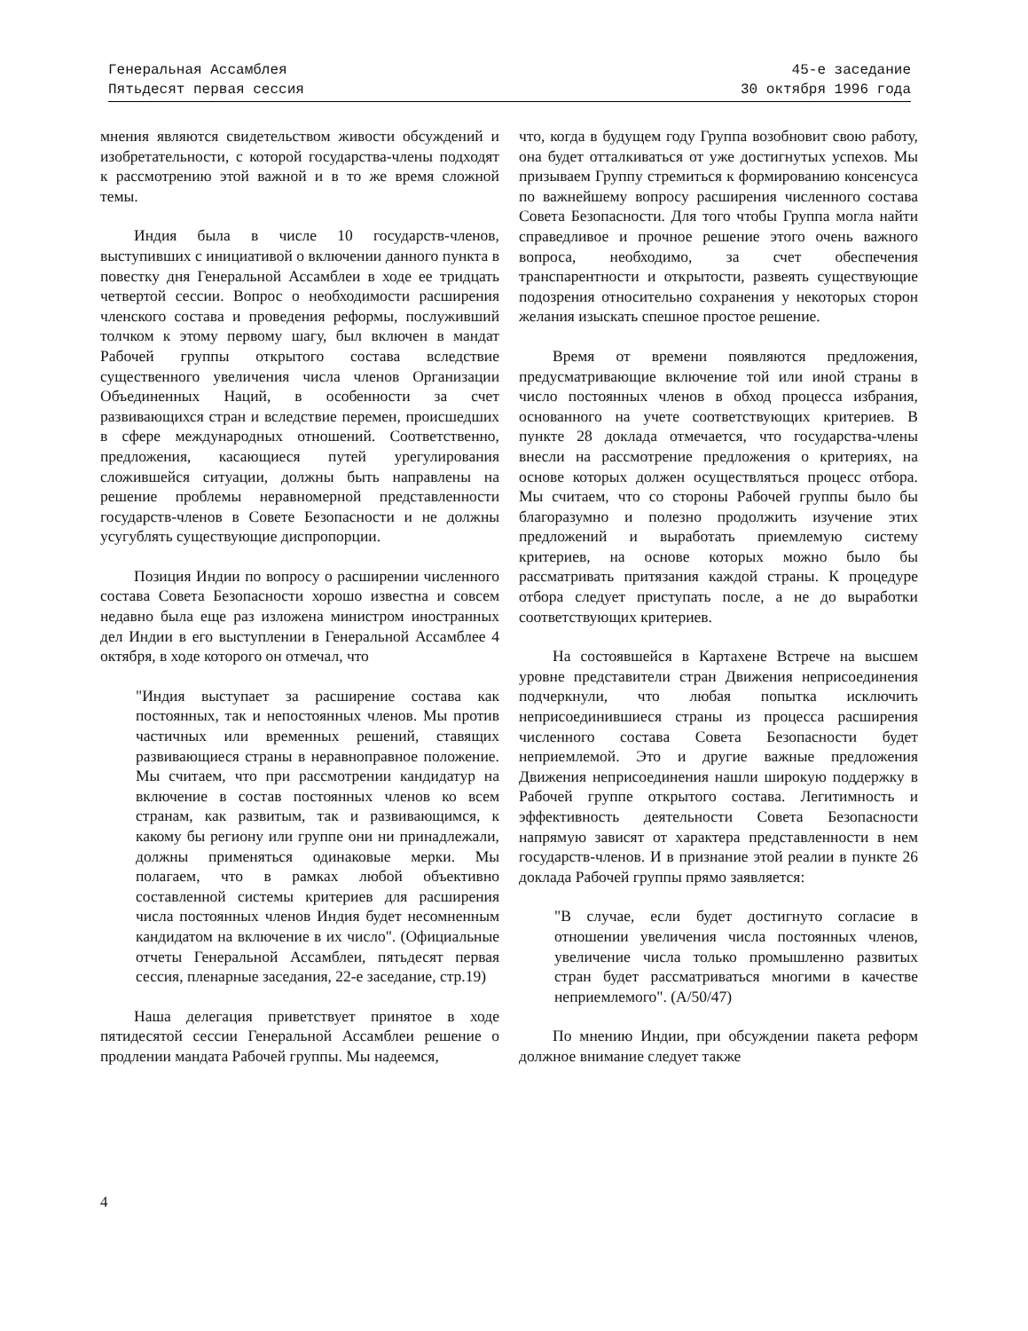Генеральная Ассамблея
Пятьдесят первая сессия
45-е заседание
30 октября 1996 года
мнения являются свидетельством живости обсуждений и изобретательности, с которой государства-члены подходят к рассмотрению этой важной и в то же время сложной темы.
Индия была в числе 10 государств-членов, выступивших с инициативой о включении данного пункта в повестку дня Генеральной Ассамблеи в ходе ее тридцать четвертой сессии. Вопрос о необходимости расширения членского состава и проведения реформы, послуживший толчком к этому первому шагу, был включен в мандат Рабочей группы открытого состава вследствие существенного увеличения числа членов Организации Объединенных Наций, в особенности за счет развивающихся стран и вследствие перемен, происшедших в сфере международных отношений. Соответственно, предложения, касающиеся путей урегулирования сложившейся ситуации, должны быть направлены на решение проблемы неравномерной представленности государств-членов в Совете Безопасности и не должны усугублять существующие диспропорции.
Позиция Индии по вопросу о расширении численного состава Совета Безопасности хорошо известна и совсем недавно была еще раз изложена министром иностранных дел Индии в его выступлении в Генеральной Ассамблее 4 октября, в ходе которого он отмечал, что
"Индия выступает за расширение состава как постоянных, так и непостоянных членов. Мы против частичных или временных решений, ставящих развивающиеся страны в неравноправное положение. Мы считаем, что при рассмотрении кандидатур на включение в состав постоянных членов ко всем странам, как развитым, так и развивающимся, к какому бы региону или группе они ни принадлежали, должны применяться одинаковые мерки. Мы полагаем, что в рамках любой объективно составленной системы критериев для расширения числа постоянных членов Индия будет несомненным кандидатом на включение в их число". (Официальные отчеты Генеральной Ассамблеи, пятьдесят первая сессия, пленарные заседания, 22-е заседание, стр.19)
Наша делегация приветствует принятое в ходе пятидесятой сессии Генеральной Ассамблеи решение о продлении мандата Рабочей группы. Мы надеемся,
что, когда в будущем году Группа возобновит свою работу, она будет отталкиваться от уже достигнутых успехов. Мы призываем Группу стремиться к формированию консенсуса по важнейшему вопросу расширения численного состава Совета Безопасности. Для того чтобы Группа могла найти справедливое и прочное решение этого очень важного вопроса, необходимо, за счет обеспечения транспарентности и открытости, развеять существующие подозрения относительно сохранения у некоторых сторон желания изыскать спешное простое решение.
Время от времени появляются предложения, предусматривающие включение той или иной страны в число постоянных членов в обход процесса избрания, основанного на учете соответствующих критериев. В пункте 28 доклада отмечается, что государства-члены внесли на рассмотрение предложения о критериях, на основе которых должен осуществляться процесс отбора. Мы считаем, что со стороны Рабочей группы было бы благоразумно и полезно продолжить изучение этих предложений и выработать приемлемую систему критериев, на основе которых можно было бы рассматривать притязания каждой страны. К процедуре отбора следует приступать после, а не до выработки соответствующих критериев.
На состоявшейся в Картахене Встрече на высшем уровне представители стран Движения неприсоединения подчеркнули, что любая попытка исключить неприсоединившиеся страны из процесса расширения численного состава Совета Безопасности будет неприемлемой. Это и другие важные предложения Движения неприсоединения нашли широкую поддержку в Рабочей группе открытого состава. Легитимность и эффективность деятельности Совета Безопасности напрямую зависят от характера представленности в нем государств-членов. И в признание этой реалии в пункте 26 доклада Рабочей группы прямо заявляется:
"В случае, если будет достигнуто согласие в отношении увеличения числа постоянных членов, увеличение числа только промышленно развитых стран будет рассматриваться многими в качестве неприемлемого". (A/50/47)
По мнению Индии, при обсуждении пакета реформ должное внимание следует также
4